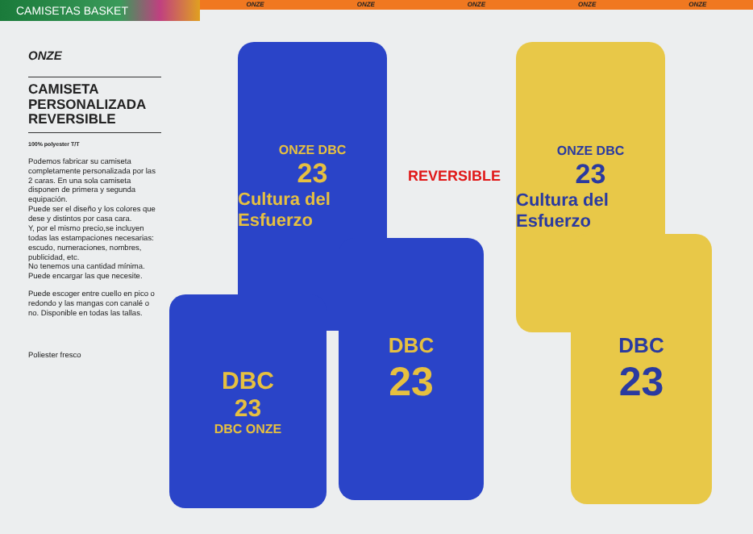CAMISETAS BASKET
ONZE ONZE ONZE ONZE ONZE
ONZE
CAMISETA
PERSONALIZADA
REVERSIBLE
100% polyester T/T
Podemos fabricar su camiseta completamente personalizada por las 2 caras. En una sola camiseta disponen de primera y segunda equipación.
Puede ser el diseño y los colores que dese y distintos por casa cara.
Y, por el mismo precio,se incluyen todas las estampaciones necesarias: escudo, numeraciones, nombres, publicidad, etc.
No tenemos una cantidad mínima.
Puede encargar las que necesite.
Puede escoger entre cuello en pico o redondo y las mangas con canalé o no. Disponible en todas las tallas.
Poliester fresco
ONZE DBC
23
Cultura del Esfuerzo
ONZE DBC
23
Cultura del Esfuerzo
REVERSIBLE
DBC
23
DBC ONZE
DBC
23
DBC
23